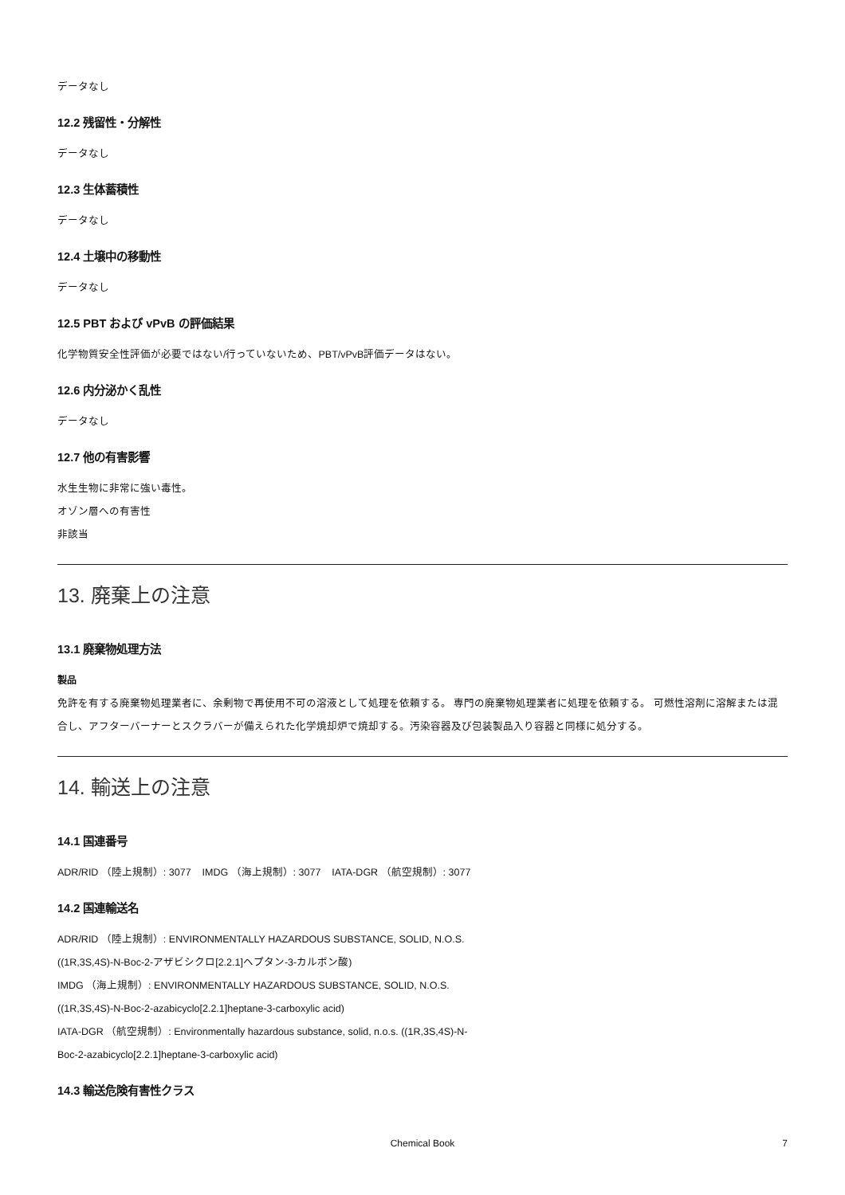データなし
12.2 残留性・分解性
データなし
12.3 生体蓄積性
データなし
12.4 土壌中の移動性
データなし
12.5 PBT および vPvB の評価結果
化学物質安全性評価が必要ではない/行っていないため、PBT/vPvB評価データはない。
12.6 内分泌かく乱性
データなし
12.7 他の有害影響
水生生物に非常に強い毒性。
オゾン層への有害性
非該当
13. 廃棄上の注意
13.1 廃棄物処理方法
製品
免許を有する廃棄物処理業者に、余剰物で再使用不可の溶液として処理を依頼する。 専門の廃棄物処理業者に処理を依頼する。 可燃性溶剤に溶解または混合し、アフターバーナーとスクラバーが備えられた化学焼却炉で焼却する。汚染容器及び包装製品入り容器と同様に処分する。
14. 輸送上の注意
14.1 国連番号
ADR/RID （陸上規制）: 3077 IMDG （海上規制）: 3077 IATA-DGR （航空規制）: 3077
14.2 国連輸送名
ADR/RID （陸上規制）: ENVIRONMENTALLY HAZARDOUS SUBSTANCE, SOLID, N.O.S.
((1R,3S,4S)-N-Boc-2-アザビシクロ[2.2.1]ヘプタン-3-カルボン酸)
IMDG （海上規制）: ENVIRONMENTALLY HAZARDOUS SUBSTANCE, SOLID, N.O.S.
((1R,3S,4S)-N-Boc-2-azabicyclo[2.2.1]heptane-3-carboxylic acid)
IATA-DGR （航空規制）: Environmentally hazardous substance, solid, n.o.s. ((1R,3S,4S)-N-
Boc-2-azabicyclo[2.2.1]heptane-3-carboxylic acid)
14.3 輸送危険有害性クラス
Chemical Book
7